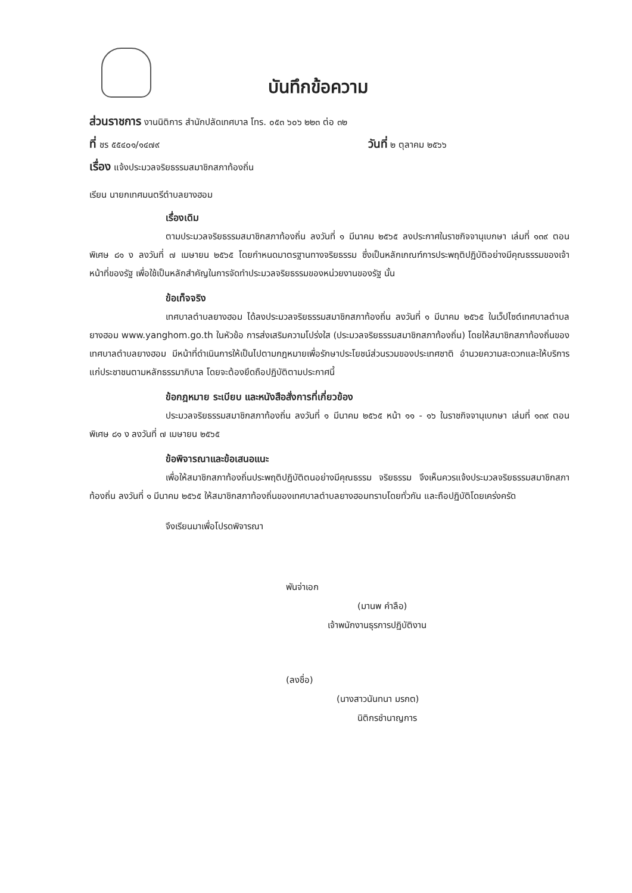บันทึกข้อความ
ส่วนราชการ งานนิติการ สำนักปลัดเทศบาล โทร. ๐๕๓ ๖๐๖ ๒๒๓ ต่อ ๓๒
ที่ ชร ๕๕๔๐๑/๑๔๗๙ วันที่ ๒ ตุลาคม ๒๕๖๖
เรื่อง แจ้งประมวลจริยธรรมสมาชิกสภาท้องถิ่น
เรียน นายกเทศมนตรีตำบลยางฮอม
เรื่องเดิม
ตามประมวลจริยธรรมสมาชิกสภาท้องถิ่น ลงวันที่ ๑ มีนาคม ๒๕๖๕ ลงประกาศในราชกิจจานุเบกษา เล่มที่ ๑๓๙ ตอนพิเศษ ๘๑ ง ลงวันที่ ๗ เมษายน ๒๕๖๕ โดยกำหนดมาตรฐานทางจริยธรรม ซึ่งเป็นหลักเกณฑ์การประพฤติปฏิบัติอย่างมีคุณธรรมของเจ้าหน้าที่ของรัฐ เพื่อใช้เป็นหลักสำคัญในการจัดทำประมวลจริยธรรมของหน่วยงานของรัฐ นั้น
ข้อเท็จจริง
เทศบาลตำบลยางฮอม ได้ลงประมวลจริยธรรมสมาชิกสภาท้องถิ่น ลงวันที่ ๑ มีนาคม ๒๕๖๕ ในเว็ปไซต์เทศบาลตำบลยางฮอม www.yanghom.go.th ในหัวข้อ การส่งเสริมความโปร่งใส (ประมวลจริยธรรมสมาชิกสภาท้องถิ่น) โดยให้สมาชิกสภาท้องถิ่นของเทศบาลตำบลยางฮอม มีหน้าที่ดำเนินการให้เป็นไปตามกฎหมายเพื่อรักษาประโยชน์ส่วนรวมของประเทศชาติ อำนวยความสะดวกและให้บริการแก่ประชาชนตามหลักธรรมาภิบาล โดยจะต้องยึดถือปฏิบัติตามประกาศนี้
ข้อกฎหมาย ระเบียบ และหนังสือสั่งการที่เกี่ยวข้อง
ประมวลจริยธรรมสมาชิกสภาท้องถิ่น ลงวันที่ ๑ มีนาคม ๒๕๖๕ หน้า ๑๑ - ๑๖ ในราชกิจจานุเบกษา เล่มที่ ๑๓๙ ตอนพิเศษ ๘๑ ง ลงวันที่ ๗ เมษายน ๒๕๖๕
ข้อพิจารณาและข้อเสนอแนะ
เพื่อให้สมาชิกสภาท้องถิ่นประพฤติปฏิบัติตนอย่างมีคุณธรรม จริยธรรม จึงเห็นควรแจ้งประมวลจริยธรรมสมาชิกสภาท้องถิ่น ลงวันที่ ๑ มีนาคม ๒๕๖๕ ให้สมาชิกสภาท้องถิ่นของเทศบาลตำบลยางฮอมทราบโดยทั่วกัน และถือปฏิบัติโดยเคร่งครัด
จึงเรียนมาเพื่อโปรดพิจารณา
พันจ่าเอก
(มานพ คำลือ)
เจ้าพนักงานธุรการปฏิบัติงาน
(ลงชื่อ)
(นางสาวนันทนา มรกต)
นิติกรชำนาญการ